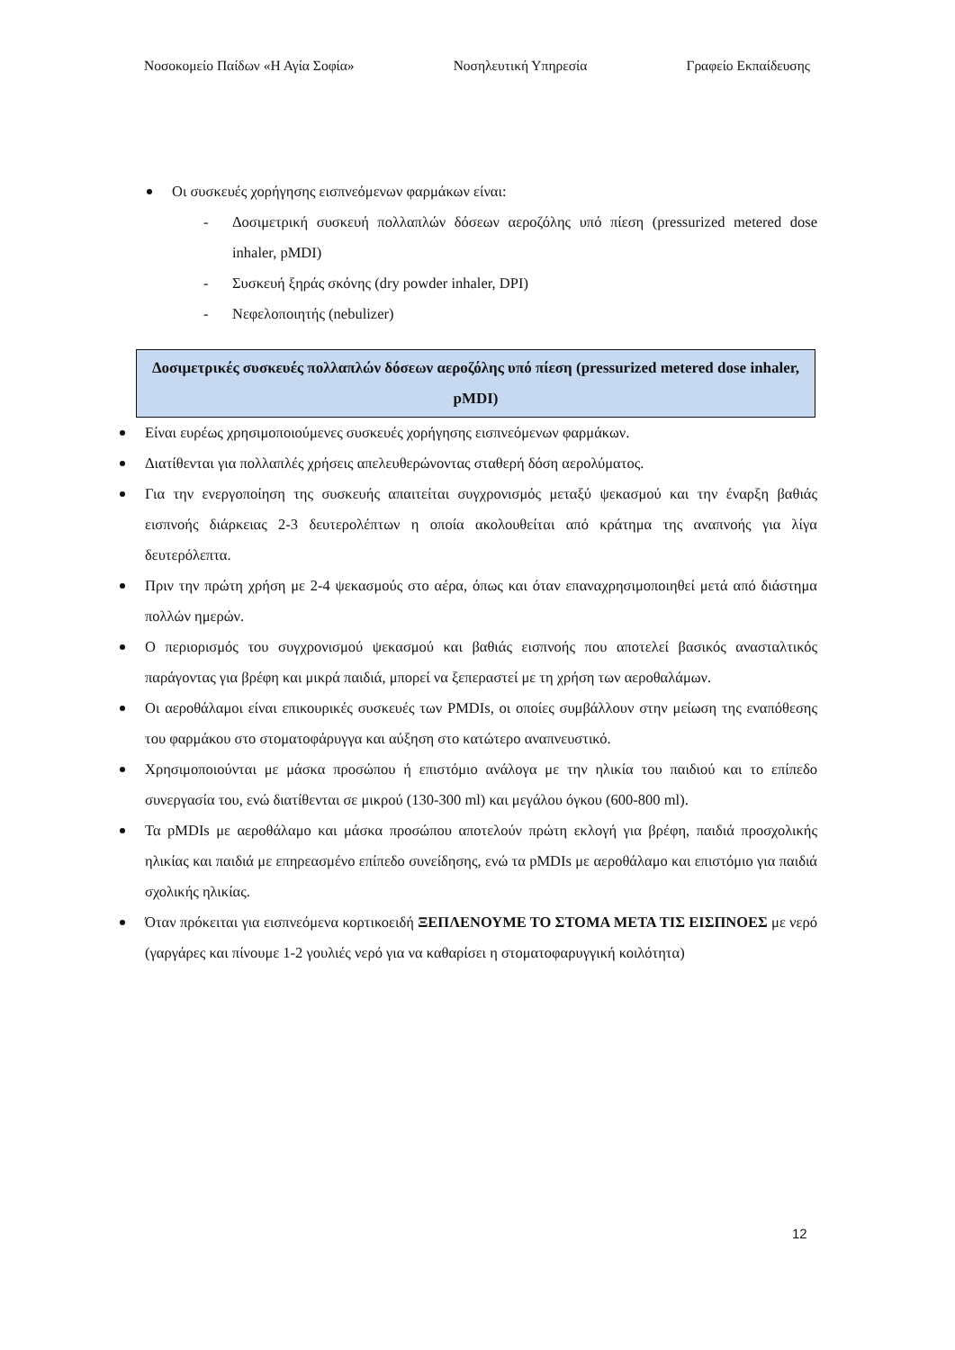Νοσοκομείο Παίδων «Η Αγία Σοφία» Νοσηλευτική Υπηρεσία Γραφείο Εκπαίδευσης
Οι συσκευές χορήγησης εισπνεόμενων φαρμάκων είναι:
- Δοσιμετρική συσκευή πολλαπλών δόσεων αεροζόλης υπό πίεση (pressurized metered dose inhaler, pMDI)
- Συσκευή ξηράς σκόνης (dry powder inhaler, DPI)
- Νεφελοποιητής (nebulizer)
Δοσιμετρικές συσκευές πολλαπλών δόσεων αεροζόλης υπό πίεση (pressurized metered dose inhaler, pMDI)
Είναι ευρέως χρησιμοποιούμενες συσκευές χορήγησης εισπνεόμενων φαρμάκων.
Διατίθενται για πολλαπλές χρήσεις απελευθερώνοντας σταθερή δόση αερολύματος.
Για την ενεργοποίηση της συσκευής απαιτείται συγχρονισμός μεταξύ ψεκασμού και την έναρξη βαθιάς εισπνοής διάρκειας 2-3 δευτερολέπτων η οποία ακολουθείται από κράτημα της αναπνοής για λίγα δευτερόλεπτα.
Πριν την πρώτη χρήση με 2-4 ψεκασμούς στο αέρα, όπως και όταν επαναχρησιμοποιηθεί μετά από διάστημα πολλών ημερών.
Ο περιορισμός του συγχρονισμού ψεκασμού και βαθιάς εισπνοής που αποτελεί βασικός ανασταλτικός παράγοντας για βρέφη και μικρά παιδιά, μπορεί να ξεπεραστεί με τη χρήση των αεροθαλάμων.
Οι αεροθάλαμοι είναι επικουρικές συσκευές των PMDIs, οι οποίες συμβάλλουν στην μείωση της εναπόθεσης του φαρμάκου στο στοματοφάρυγγα και αύξηση στο κατώτερο αναπνευστικό.
Χρησιμοποιούνται με μάσκα προσώπου ή επιστόμιο ανάλογα με την ηλικία του παιδιού και το επίπεδο συνεργασία του, ενώ διατίθενται σε μικρού (130-300 ml) και μεγάλου όγκου (600-800 ml).
Τα pMDIs με αεροθάλαμο και μάσκα προσώπου αποτελούν πρώτη εκλογή για βρέφη, παιδιά προσχολικής ηλικίας και παιδιά με επηρεασμένο επίπεδο συνείδησης, ενώ τα pMDIs με αεροθάλαμο και επιστόμιο για παιδιά σχολικής ηλικίας.
Όταν πρόκειται για εισπνεόμενα κορτικοειδή ΞΕΠΛΕΝΟΥΜΕ ΤΟ ΣΤΟΜΑ ΜΕΤΑ ΤΙΣ ΕΙΣΠΝΟΕΣ με νερό (γαργάρες και πίνουμε 1-2 γουλιές νερό για να καθαρίσει η στοματοφαρυγγική κοιλότητα)
12